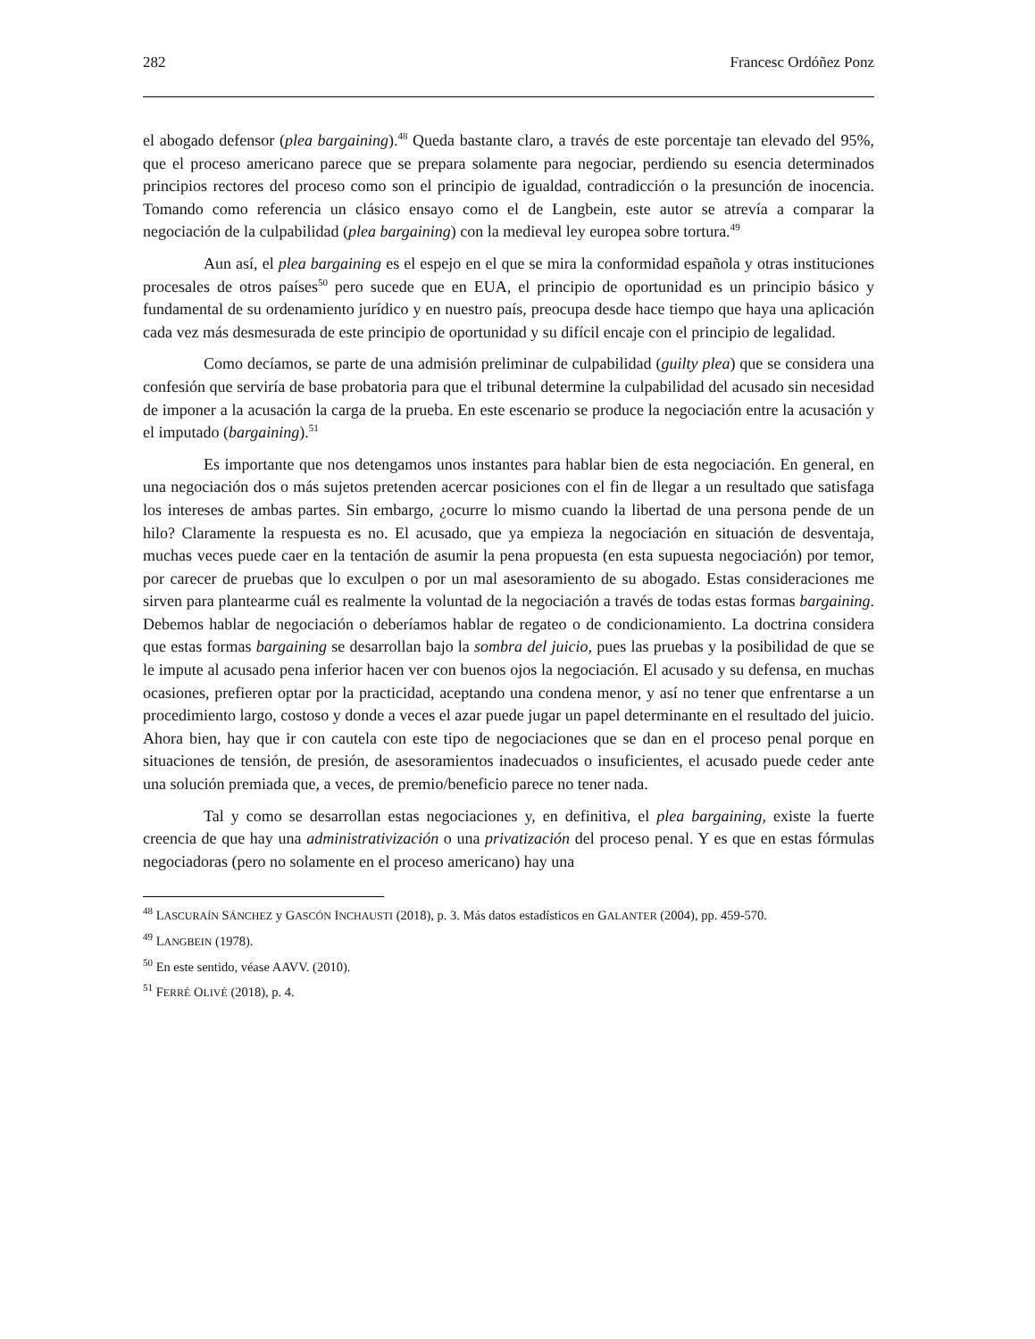282 Francesc Ordóñez Ponz
el abogado defensor (plea bargaining).<sup>48</sup> Queda bastante claro, a través de este porcentaje tan elevado del 95%, que el proceso americano parece que se prepara solamente para negociar, perdiendo su esencia determinados principios rectores del proceso como son el principio de igualdad, contradicción o la presunción de inocencia. Tomando como referencia un clásico ensayo como el de Langbein, este autor se atrevía a comparar la negociación de la culpabilidad (plea bargaining) con la medieval ley europea sobre tortura.<sup>49</sup>
Aun así, el plea bargaining es el espejo en el que se mira la conformidad española y otras instituciones procesales de otros países<sup>50</sup> pero sucede que en EUA, el principio de oportunidad es un principio básico y fundamental de su ordenamiento jurídico y en nuestro país, preocupa desde hace tiempo que haya una aplicación cada vez más desmesurada de este principio de oportunidad y su difícil encaje con el principio de legalidad.
Como decíamos, se parte de una admisión preliminar de culpabilidad (guilty plea) que se considera una confesión que serviría de base probatoria para que el tribunal determine la culpabilidad del acusado sin necesidad de imponer a la acusación la carga de la prueba. En este escenario se produce la negociación entre la acusación y el imputado (bargaining).<sup>51</sup>
Es importante que nos detengamos unos instantes para hablar bien de esta negociación. En general, en una negociación dos o más sujetos pretenden acercar posiciones con el fin de llegar a un resultado que satisfaga los intereses de ambas partes. Sin embargo, ¿ocurre lo mismo cuando la libertad de una persona pende de un hilo? Claramente la respuesta es no. El acusado, que ya empieza la negociación en situación de desventaja, muchas veces puede caer en la tentación de asumir la pena propuesta (en esta supuesta negociación) por temor, por carecer de pruebas que lo exculpen o por un mal asesoramiento de su abogado. Estas consideraciones me sirven para plantearme cuál es realmente la voluntad de la negociación a través de todas estas formas bargaining. Debemos hablar de negociación o deberíamos hablar de regateo o de condicionamiento. La doctrina considera que estas formas bargaining se desarrollan bajo la sombra del juicio, pues las pruebas y la posibilidad de que se le impute al acusado pena inferior hacen ver con buenos ojos la negociación. El acusado y su defensa, en muchas ocasiones, prefieren optar por la practicidad, aceptando una condena menor, y así no tener que enfrentarse a un procedimiento largo, costoso y donde a veces el azar puede jugar un papel determinante en el resultado del juicio. Ahora bien, hay que ir con cautela con este tipo de negociaciones que se dan en el proceso penal porque en situaciones de tensión, de presión, de asesoramientos inadecuados o insuficientes, el acusado puede ceder ante una solución premiada que, a veces, de premio/beneficio parece no tener nada.
Tal y como se desarrollan estas negociaciones y, en definitiva, el plea bargaining, existe la fuerte creencia de que hay una administrativización o una privatización del proceso penal. Y es que en estas fórmulas negociadoras (pero no solamente en el proceso americano) hay una
<sup>48</sup> LASCURAÍN SÁNCHEZ y GASCÓN INCHAUSTI (2018), p. 3. Más datos estadísticos en GALANTER (2004), pp. 459-570.
<sup>49</sup> LANGBEIN (1978).
<sup>50</sup> En este sentido, véase AAVV. (2010).
<sup>51</sup> FERRÉ OLIVÉ (2018), p. 4.